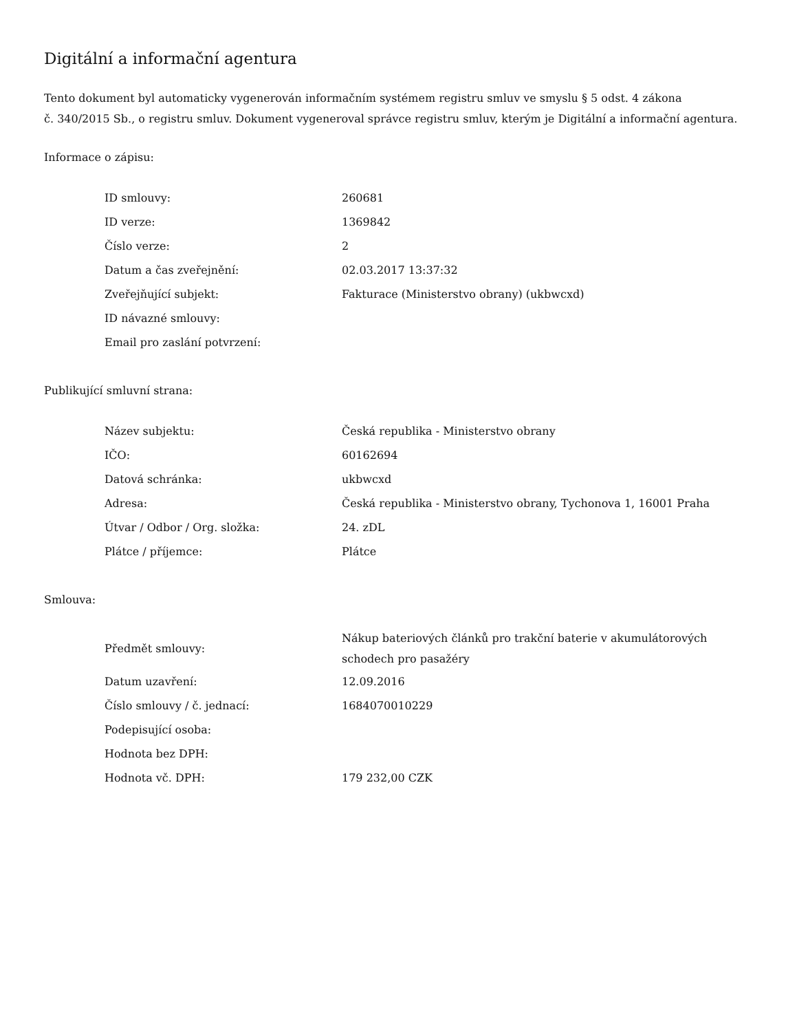Digitální a informační agentura
Tento dokument byl automaticky vygenerován informačním systémem registru smluv ve smyslu § 5 odst. 4 zákona
č. 340/2015 Sb., o registru smluv. Dokument vygeneroval správce registru smluv, kterým je Digitální a informační agentura.
Informace o zápisu:
| ID smlouvy: | 260681 |
| ID verze: | 1369842 |
| Číslo verze: | 2 |
| Datum a čas zveřejnění: | 02.03.2017 13:37:32 |
| Zveřejňující subjekt: | Fakturace (Ministerstvo obrany) (ukbwcxd) |
| ID návazné smlouvy: | |
| Email pro zaslání potvrzení: | |
Publikující smluvní strana:
| Název subjektu: | Česká republika - Ministerstvo obrany |
| IČO: | 60162694 |
| Datová schránka: | ukbwcxd |
| Adresa: | Česká republika - Ministerstvo obrany, Tychonova 1, 16001 Praha |
| Útvar / Odbor / Org. složka: | 24. zDL |
| Plátce / příjemce: | Plátce |
Smlouva:
| Předmět smlouvy: | Nákup bateriových článků pro trakční baterie v akumulátorových schodech pro pasažéry |
| Datum uzavření: | 12.09.2016 |
| Číslo smlouvy / č. jednací: | 1684070010229 |
| Podepisující osoba: | |
| Hodnota bez DPH: | |
| Hodnota vč. DPH: | 179 232,00 CZK |